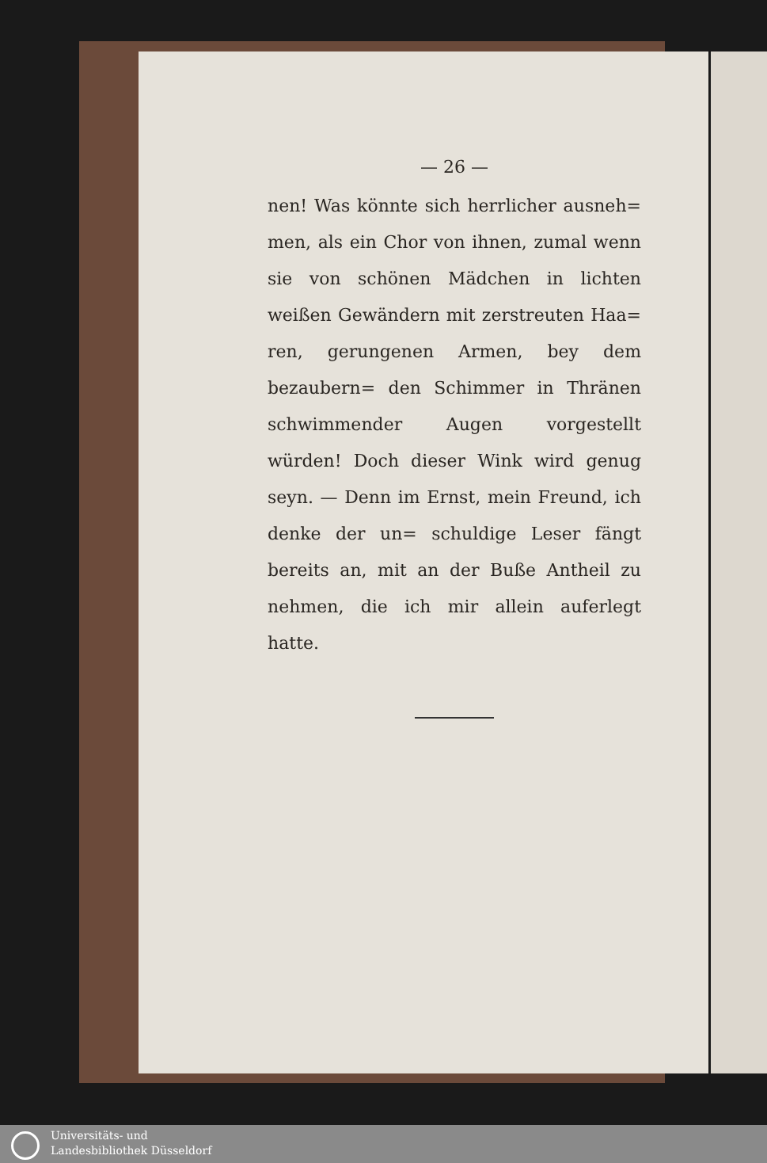— 26 —
nen! Was könnte sich herrlicher ausneh= men, als ein Chor von ihnen, zumal wenn sie von schönen Mädchen in lichten weißen Gewändern mit zerstreuten Haa= ren, gerungenen Armen, bey dem bezaubern= den Schimmer in Thränen schwimmender Augen vorgestellt würden! Doch dieser Wink wird genug seyn. — Denn im Ernst, mein Freund, ich denke der un= schuldige Leser fängt bereits an, mit an der Buße Antheil zu nehmen, die ich mir allein auferlegt hatte.
Universitäts- und
Landesbibliothek Düsseldorf